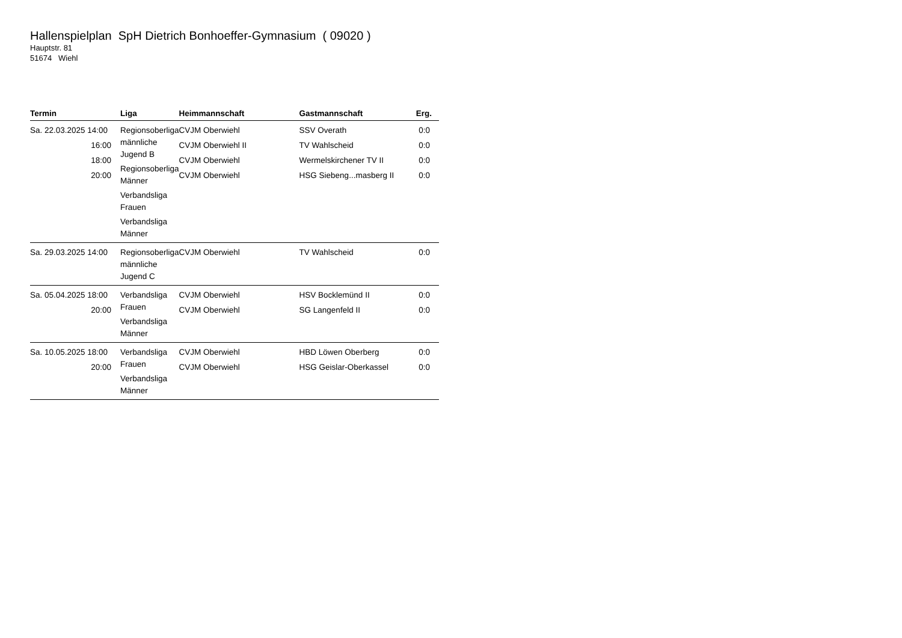Hallenspielplan SpH Dietrich Bonhoeffer-Gymnasium ( 09020 )
Hauptstr. 81
51674 Wiehl
| Termin | Liga | Heimmannschaft | Gastmannschaft | Erg. |
| --- | --- | --- | --- | --- |
| Sa. 22.03.2025 14:00 16:00 18:00 20:00 | Regionsoberliga männliche Jugend B Regionsoberliga Männer Verbandsliga Frauen Verbandsliga Männer | CVJM Oberwiehl CVJM Oberwiehl II CVJM Oberwiehl CVJM Oberwiehl | SSV Overath TV Wahlscheid Wermelskirchener TV II HSG Siebeng...masberg II | 0:0 0:0 0:0 0:0 |
| Sa. 29.03.2025 14:00 | Regionsoberliga männliche Jugend C | CVJM Oberwiehl | TV Wahlscheid | 0:0 |
| Sa. 05.04.2025 18:00 20:00 | Verbandsliga Frauen Verbandsliga Männer | CVJM Oberwiehl CVJM Oberwiehl | HSV Bocklemünd II SG Langenfeld II | 0:0 0:0 |
| Sa. 10.05.2025 18:00 20:00 | Verbandsliga Frauen Verbandsliga Männer | CVJM Oberwiehl CVJM Oberwiehl | HBD Löwen Oberberg HSG Geislar-Oberkassel | 0:0 0:0 |